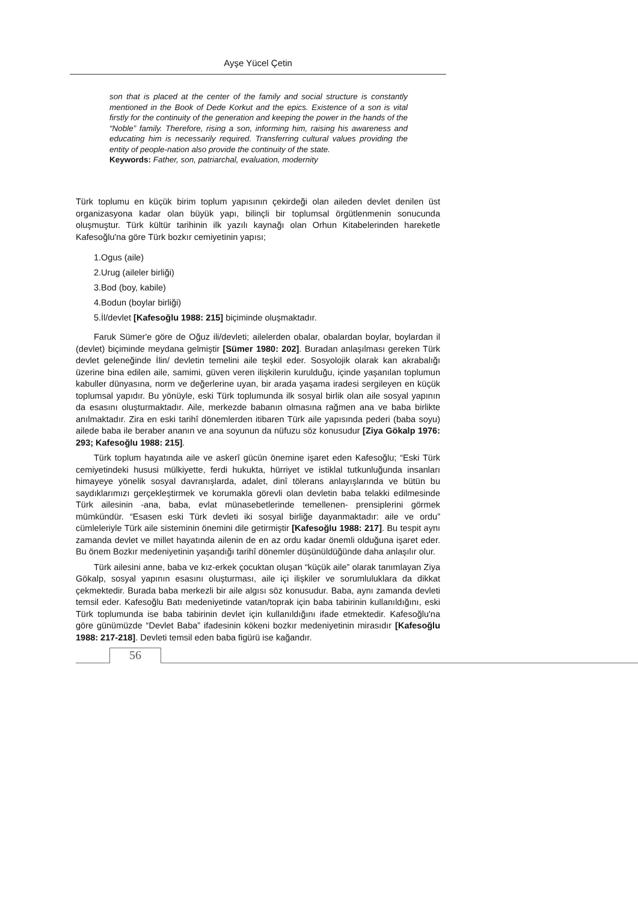Ayşe Yücel Çetin
son that is placed at the center of the family and social structure is constantly mentioned in the Book of Dede Korkut and the epics. Existence of a son is vital firstly for the continuity of the generation and keeping the power in the hands of the “Noble” family. Therefore, rising a son, informing him, raising his awareness and educating him is necessarily required. Transferring cultural values providing the entity of people-nation also provide the continuity of the state.
Keywords: Father, son, patriarchal, evaluation, modernity
Türk toplumu en küçük birim toplum yapısının çekirdeği olan aileden devlet denilen üst organizasyona kadar olan büyük yapı, bilinçli bir toplumsal örgütlenmenin sonucunda oluşmuştur. Türk kültür tarihinin ilk yazılı kaynağı olan Orhun Kitabelerinden hareketle Kafesoğlu'na göre Türk bozkır cemiyetinin yapısı;
1.Ogus (aile)
2.Urug (aileler birliği)
3.Bod (boy, kabile)
4.Bodun (boylar birliği)
5.İl/devlet [Kafesoğlu 1988: 215] biçiminde oluşmaktadır.
Faruk Sümer'e göre de Oğuz ili/devleti; ailelerden obalar, obalardan boylar, boylardan il (devlet) biçiminde meydana gelmiştir [Sümer 1980: 202]. Buradan anlaşılması gereken Türk devlet geleneğinde İlin/ devletin temelini aile teşkil eder. Sosyolojik olarak kan akrabalığı üzerine bina edilen aile, samimi, güven veren ilişkilerin kurulduğu, içinde yaşanılan toplumun kabuller dünyasına, norm ve değerlerine uyan, bir arada yaşama iradesi sergileyen en küçük toplumsal yapıdır. Bu yönüyle, eski Türk toplumunda ilk sosyal birlik olan aile sosyal yapının da esasını oluşturmaktadır. Aile, merkezde babanın olmasına rağmen ana ve baba birlikte anılmaktadır. Zira en eski tarihî dönemlerden itibaren Türk aile yapısında pederi (baba soyu) ailede baba ile beraber ananın ve ana soyunun da nüfuzu söz konusudur [Ziya Gökalp 1976: 293; Kafesoğlu 1988: 215].
Türk toplum hayatında aile ve askerî gücün önemine işaret eden Kafesoğlu; “Eski Türk cemiyetindeki hususi mülkiyette, ferdi hukukta, hürriyet ve istiklal tutkunluğunda insanları himayeye yönelik sosyal davranışlarda, adalet, dinî tölerans anlayışlarında ve bütün bu saydıklarımızı gerçekleştirmek ve korumakla görevli olan devletin baba telakki edilmesinde Türk ailesinin -ana, baba, evlat münasebetlerinde temellenen- prensiplerini görmek mümkündür. “Esasen eski Türk devleti iki sosyal birliğe dayanmaktadır: aile ve ordu” cümleleriyle Türk aile sisteminin önemini dile getirmiştir [Kafesoğlu 1988: 217]. Bu tespit aynı zamanda devlet ve millet hayatında ailenin de en az ordu kadar önemli olduğuna işaret eder. Bu önem Bozkır medeniyetinin yaşandığı tarihî dönemler düşünüldüğünde daha anlaşılır olur.
Türk ailesini anne, baba ve kız-erkek çocuktan oluşan “küçük aile” olarak tanımlayan Ziya Gökalp, sosyal yapının esasını oluşturması, aile içi ilişkiler ve sorumluluklara da dikkat çekmektedir. Burada baba merkezli bir aile algısı söz konusudur. Baba, aynı zamanda devleti temsil eder. Kafesoğlu Batı medeniyetinde vatan/toprak için baba tabirinin kullanıldığını, eski Türk toplumunda ise baba tabirinin devlet için kullanıldığını ifade etmektedir. Kafesoğlu'na göre günümüzde “Devlet Baba” ifadesinin kökeni bozkır medeniyetinin mirasıdır [Kafesoğlu 1988: 217-218]. Devleti temsil eden baba figürü ise kağandır.
56